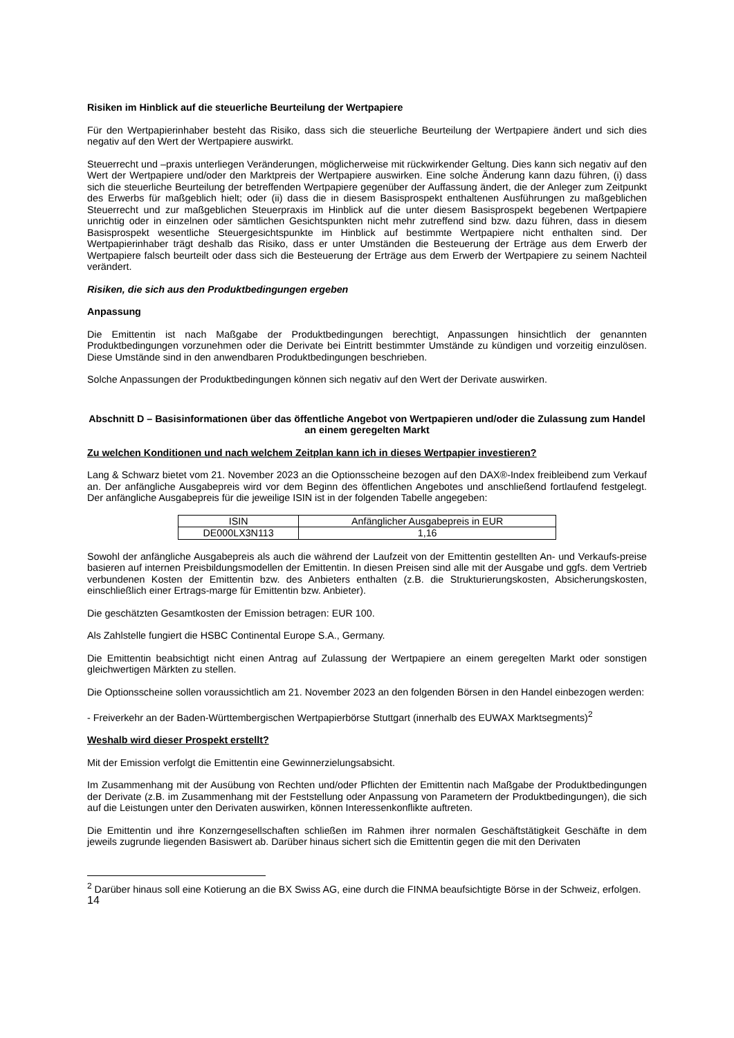Risiken im Hinblick auf die steuerliche Beurteilung der Wertpapiere
Für den Wertpapierinhaber besteht das Risiko, dass sich die steuerliche Beurteilung der Wertpapiere ändert und sich dies negativ auf den Wert der Wertpapiere auswirkt.
Steuerrecht und –praxis unterliegen Veränderungen, möglicherweise mit rückwirkender Geltung. Dies kann sich negativ auf den Wert der Wertpapiere und/oder den Marktpreis der Wertpapiere auswirken. Eine solche Änderung kann dazu führen, (i) dass sich die steuerliche Beurteilung der betreffenden Wertpapiere gegenüber der Auffassung ändert, die der Anleger zum Zeitpunkt des Erwerbs für maßgeblich hielt; oder (ii) dass die in diesem Basisprospekt enthaltenen Ausführungen zu maßgeblichen Steuerrecht und zur maßgeblichen Steuerpraxis im Hinblick auf die unter diesem Basisprospekt begebenen Wertpapiere unrichtig oder in einzelnen oder sämtlichen Gesichtspunkten nicht mehr zutreffend sind bzw. dazu führen, dass in diesem Basisprospekt wesentliche Steuergesichtspunkte im Hinblick auf bestimmte Wertpapiere nicht enthalten sind. Der Wertpapierinhaber trägt deshalb das Risiko, dass er unter Umständen die Besteuerung der Erträge aus dem Erwerb der Wertpapiere falsch beurteilt oder dass sich die Besteuerung der Erträge aus dem Erwerb der Wertpapiere zu seinem Nachteil verändert.
Risiken, die sich aus den Produktbedingungen ergeben
Anpassung
Die Emittentin ist nach Maßgabe der Produktbedingungen berechtigt, Anpassungen hinsichtlich der genannten Produktbedingungen vorzunehmen oder die Derivate bei Eintritt bestimmter Umstände zu kündigen und vorzeitig einzulösen. Diese Umstände sind in den anwendbaren Produktbedingungen beschrieben.
Solche Anpassungen der Produktbedingungen können sich negativ auf den Wert der Derivate auswirken.
Abschnitt D – Basisinformationen über das öffentliche Angebot von Wertpapieren und/oder die Zulassung zum Handel an einem geregelten Markt
Zu welchen Konditionen und nach welchem Zeitplan kann ich in dieses Wertpapier investieren?
Lang & Schwarz bietet vom 21. November 2023 an die Optionsscheine bezogen auf den DAX®-Index freibleibend zum Verkauf an. Der anfängliche Ausgabepreis wird vor dem Beginn des öffentlichen Angebotes und anschließend fortlaufend festgelegt. Der anfängliche Ausgabepreis für die jeweilige ISIN ist in der folgenden Tabelle angegeben:
| ISIN | Anfänglicher Ausgabepreis in EUR |
| DE000LX3N113 | 1,16 |
Sowohl der anfängliche Ausgabepreis als auch die während der Laufzeit von der Emittentin gestellten An- und Verkaufs-preise basieren auf internen Preisbildungsmodellen der Emittentin. In diesen Preisen sind alle mit der Ausgabe und ggfs. dem Vertrieb verbundenen Kosten der Emittentin bzw. des Anbieters enthalten (z.B. die Strukturierungskosten, Absicherungskosten, einschließlich einer Ertrags-marge für Emittentin bzw. Anbieter).
Die geschätzten Gesamtkosten der Emission betragen: EUR 100.
Als Zahlstelle fungiert die HSBC Continental Europe S.A., Germany.
Die Emittentin beabsichtigt nicht einen Antrag auf Zulassung der Wertpapiere an einem geregelten Markt oder sonstigen gleichwertigen Märkten zu stellen.
Die Optionsscheine sollen voraussichtlich am 21. November 2023 an den folgenden Börsen in den Handel einbezogen werden:
- Freiverkehr an der Baden-Württembergischen Wertpapierbörse Stuttgart (innerhalb des EUWAX Marktsegments)<sup>2</sup>
Weshalb wird dieser Prospekt erstellt?
Mit der Emission verfolgt die Emittentin eine Gewinnerzielungsabsicht.
Im Zusammenhang mit der Ausübung von Rechten und/oder Pflichten der Emittentin nach Maßgabe der Produktbedingungen der Derivate (z.B. im Zusammenhang mit der Feststellung oder Anpassung von Parametern der Produktbedingungen), die sich auf die Leistungen unter den Derivaten auswirken, können Interessenkonflikte auftreten.
Die Emittentin und ihre Konzerngesellschaften schließen im Rahmen ihrer normalen Geschäftstätigkeit Geschäfte in dem jeweils zugrunde liegenden Basiswert ab. Darüber hinaus sichert sich die Emittentin gegen die mit den Derivaten
<sup>2</sup> Darüber hinaus soll eine Kotierung an die BX Swiss AG, eine durch die FINMA beaufsichtigte Börse in der Schweiz, erfolgen.
14